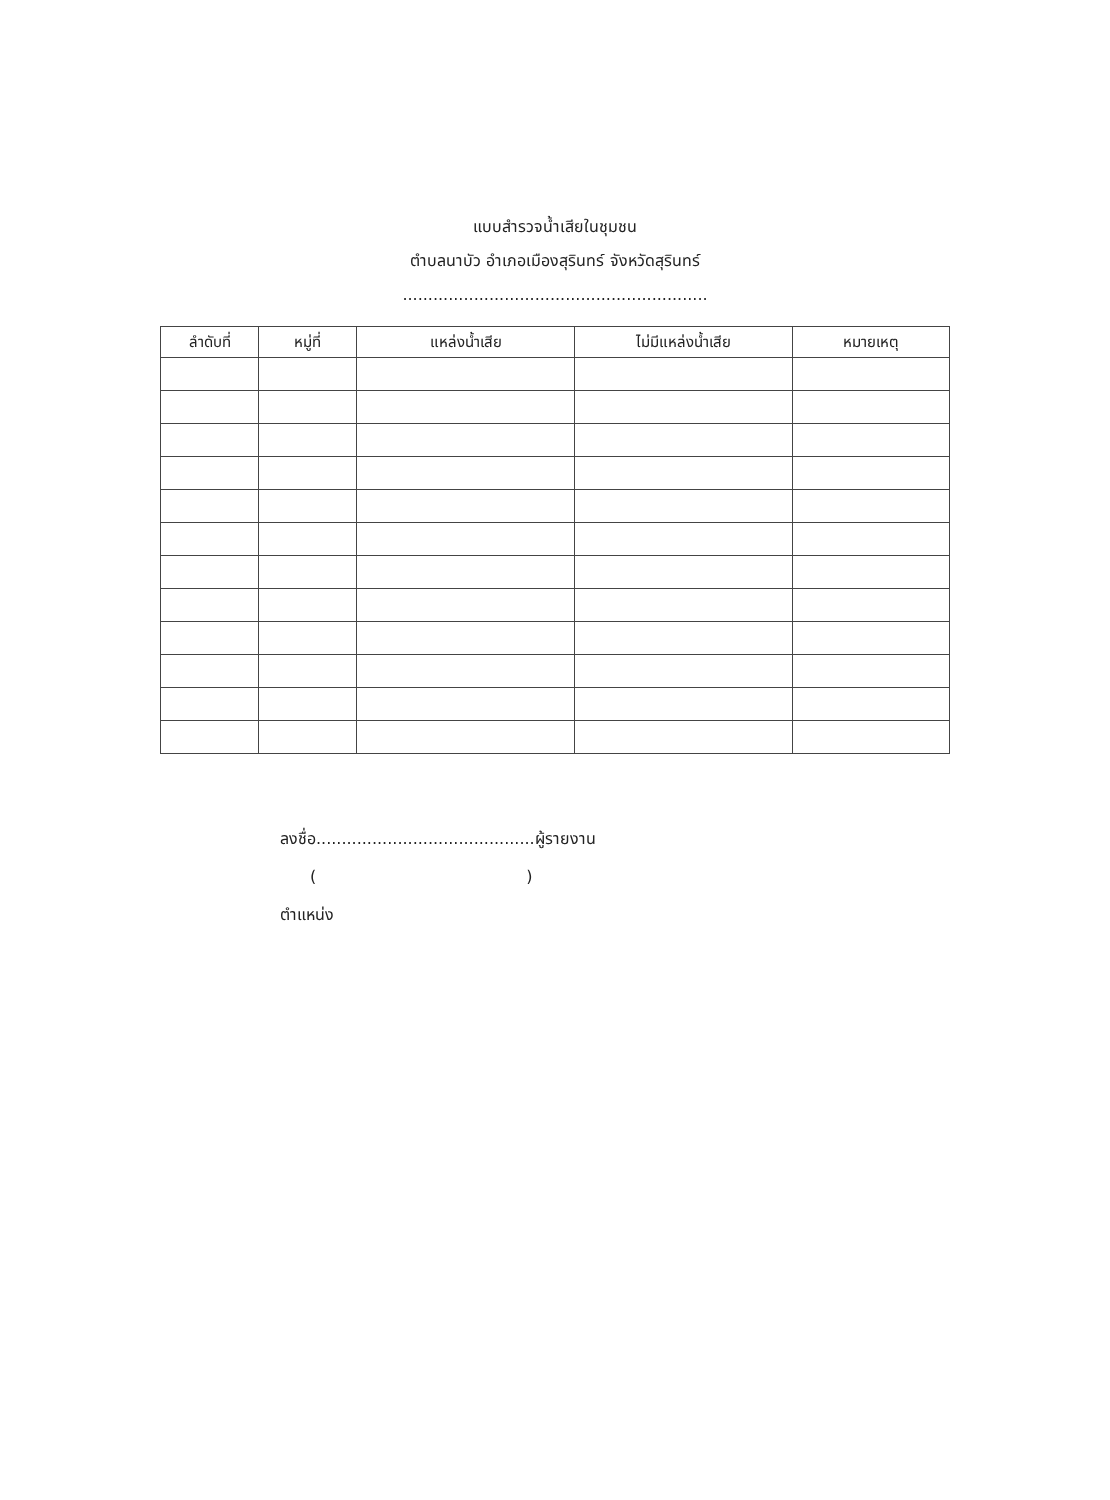แบบสำรวจน้ำเสียในชุมชน
ตำบลนาบัว อำเภอเมืองสุรินทร์ จังหวัดสุรินทร์
............................................................
| ลำดับที่ | หมู่ที่ | แหล่งน้ำเสีย | ไม่มีแหล่งน้ำเสีย | หมายเหตุ |
| --- | --- | --- | --- | --- |
ลงชื่อ...........................................ผู้รายงาน
()
ตำแหน่ง